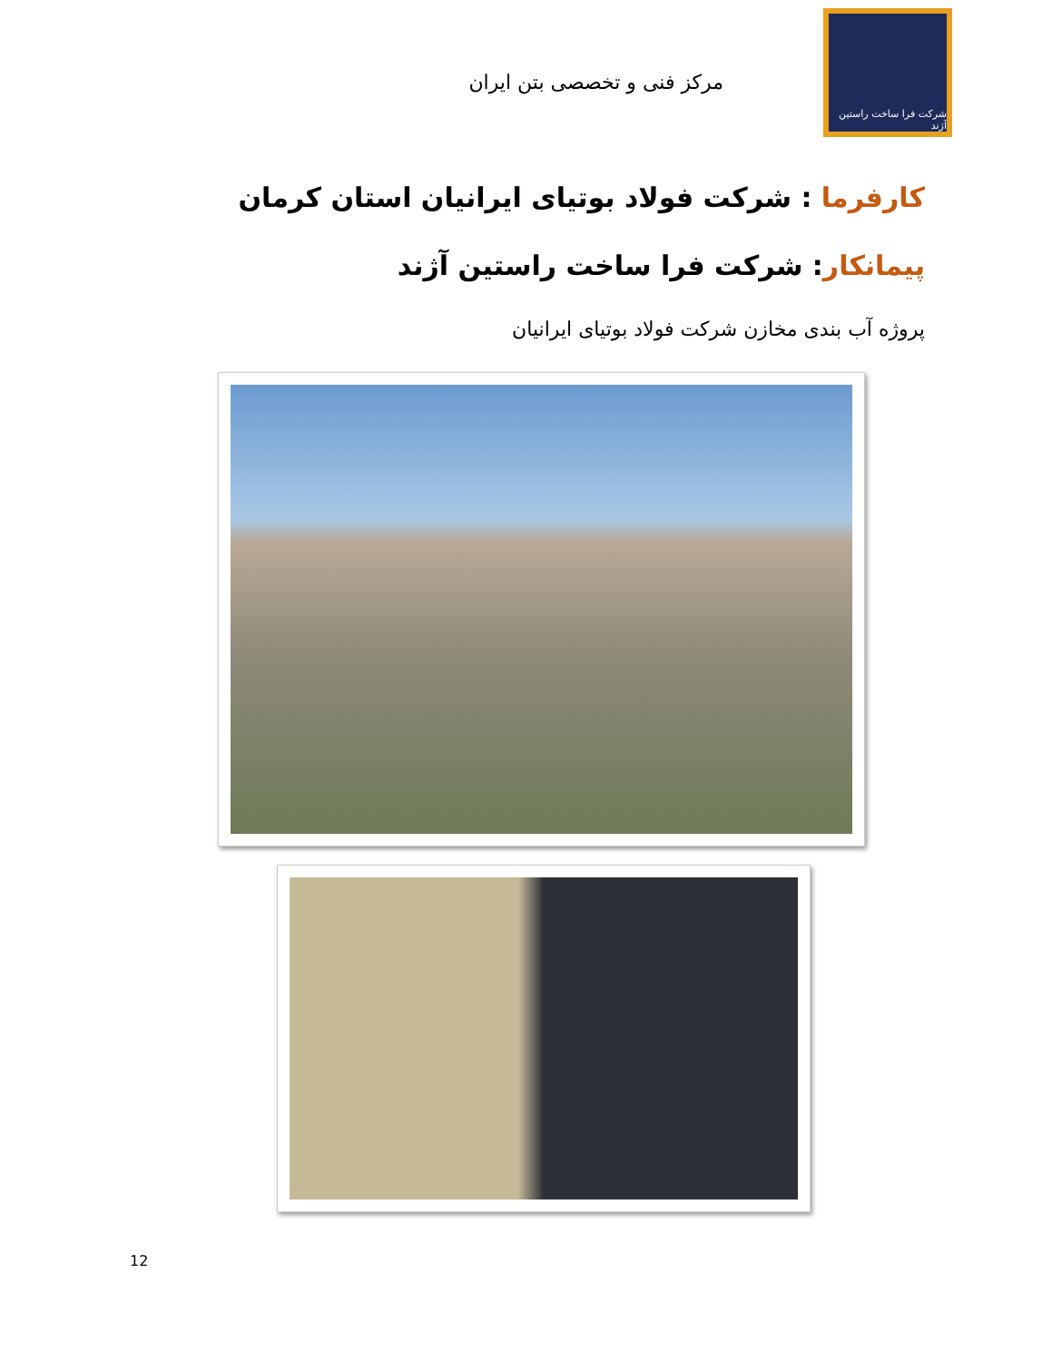شرکت فرا ساخت راستین آژند
مرکز فنی و تخصصی بتن ایران
کارفرما : شرکت فولاد بوتیای ایرانیان استان کرمان
پیمانکار: شرکت فرا ساخت راستین آژند
پروژه آب بندی مخازن شرکت فولاد بوتیای ایرانیان
12